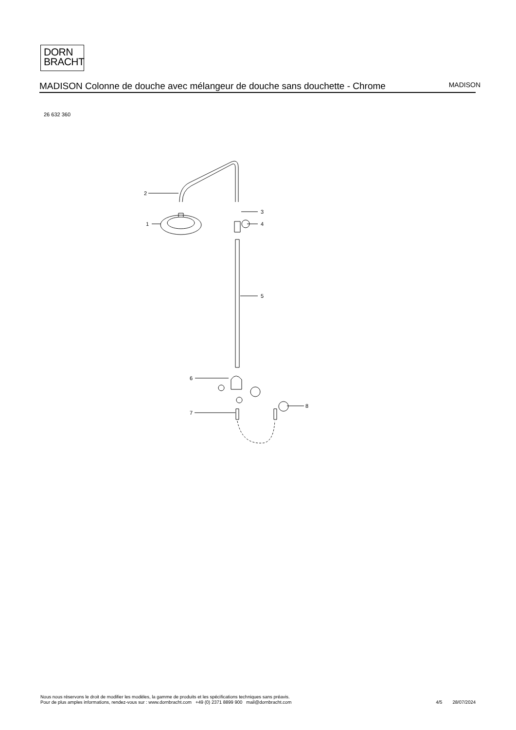DORN
BRACHT
MADISON Colonne de douche avec mélangeur de douche sans douchette - Chrome
MADISON
26 632 360
2
1
3
4
5
6
7
8
Nous nous réservons le droit de modifier les modèles, la gamme de produits et les spécifications techniques sans préavis.
Pour de plus amples informations, rendez-vous sur : www.dornbracht.com +49 (0) 2371 8899 900 mail@dornbracht.com
4/5 28/07/2024